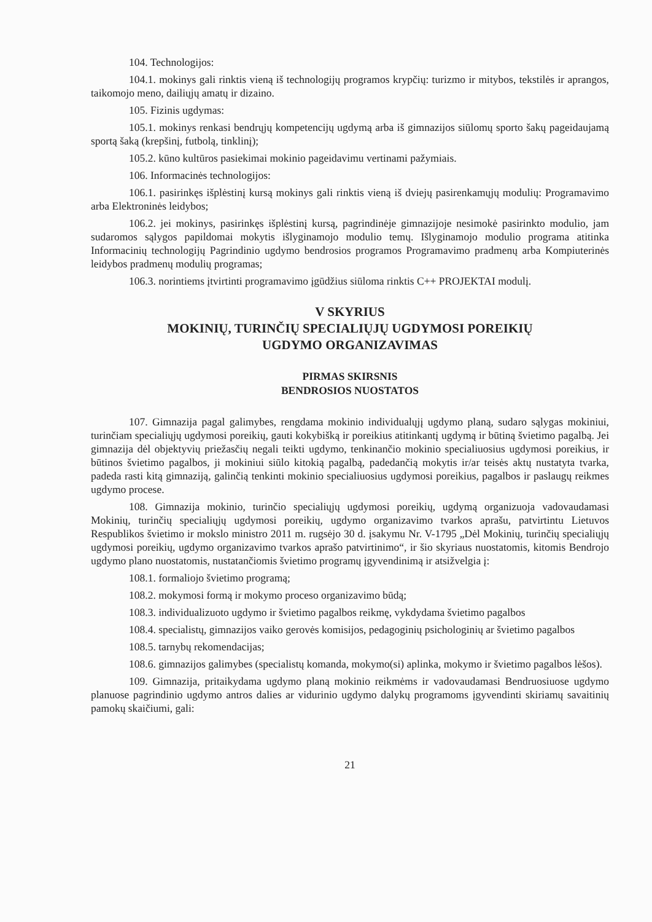104. Technologijos:
104.1. mokinys gali rinktis vieną iš technologijų programos krypčių: turizmo ir mitybos, tekstilės ir aprangos, taikomojo meno, dailiųjų amatų ir dizaino.
105. Fizinis ugdymas:
105.1. mokinys renkasi bendrųjų kompetencijų ugdymą arba iš gimnazijos siūlomų sporto šakų pageidaujamą sportą šaką (krepšinį, futbolą, tinklinį);
105.2. kūno kultūros pasiekimai mokinio pageidavimu vertinami pažymiais.
106. Informacinės technologijos:
106.1. pasirinkęs išplėstinį kursą mokinys gali rinktis vieną iš dviejų pasirenkamųjų modulių: Programavimo arba Elektroninės leidybos;
106.2. jei mokinys, pasirinkęs išplėstinį kursą, pagrindinėje gimnazijoje nesimokė pasirinkto modulio, jam sudaromos sąlygos papildomai mokytis išlyginamojo modulio temų. Išlyginamojo modulio programa atitinka Informacinių technologijų Pagrindinio ugdymo bendrosios programos Programavimo pradmenų arba Kompiuterinės leidybos pradmenų modulių programas;
106.3. norintiems įtvirtinti programavimo įgūdžius siūloma rinktis C++ PROJEKTAI modulį.
V SKYRIUS
MOKINIŲ, TURINČIŲ SPECIALIŲJŲ UGDYMOSI POREIKIŲ
UGDYMO ORGANIZAVIMAS
PIRMAS SKIRSNIS
BENDROSIOS NUOSTATOS
107. Gimnazija pagal galimybes, rengdama mokinio individualųjį ugdymo planą, sudaro sąlygas mokiniui, turinčiam specialiųjų ugdymosi poreikių, gauti kokybišką ir poreikius atitinkantį ugdymą ir būtiną švietimo pagalbą. Jei gimnazija dėl objektyvių priežasčių negali teikti ugdymo, tenkinančio mokinio specialiuosius ugdymosi poreikius, ir būtinos švietimo pagalbos, ji mokiniui siūlo kitokią pagalbą, padedančią mokytis ir/ar teisės aktų nustatyta tvarka, padeda rasti kitą gimnaziją, galinčią tenkinti mokinio specialiuosius ugdymosi poreikius, pagalbos ir paslaugų reikmes ugdymo procese.
108. Gimnazija mokinio, turinčio specialiųjų ugdymosi poreikių, ugdymą organizuoja vadovaudamasi Mokinių, turinčių specialiųjų ugdymosi poreikių, ugdymo organizavimo tvarkos aprašu, patvirtintu Lietuvos Respublikos švietimo ir mokslo ministro 2011 m. rugsėjo 30 d. įsakymu Nr. V-1795 „Dėl Mokinių, turinčių specialiųjų ugdymosi poreikių, ugdymo organizavimo tvarkos aprašo patvirtinimo“, ir šio skyriaus nuostatomis, kitomis Bendrojo ugdymo plano nuostatomis, nustatančiomis švietimo programų įgyvendinimą ir atsižvelgia į:
108.1. formaliojo švietimo programą;
108.2. mokymosi formą ir mokymo proceso organizavimo būdą;
108.3. individualizuoto ugdymo ir švietimo pagalbos reikmę, vykdydama švietimo pagalbos
108.4. specialistų, gimnazijos vaiko gerovės komisijos, pedagoginių psichologinių ar švietimo pagalbos
108.5. tarnybų rekomendacijas;
108.6. gimnazijos galimybes (specialistų komanda, mokymo(si) aplinka, mokymo ir švietimo pagalbos lėšos).
109. Gimnazija, pritaikydama ugdymo planą mokinio reikmėms ir vadovaudamasi Bendruosiuose ugdymo planuose pagrindinio ugdymo antros dalies ar vidurinio ugdymo dalykų programoms įgyvendinti skiriamų savaitinių pamokų skaičiumi, gali:
21